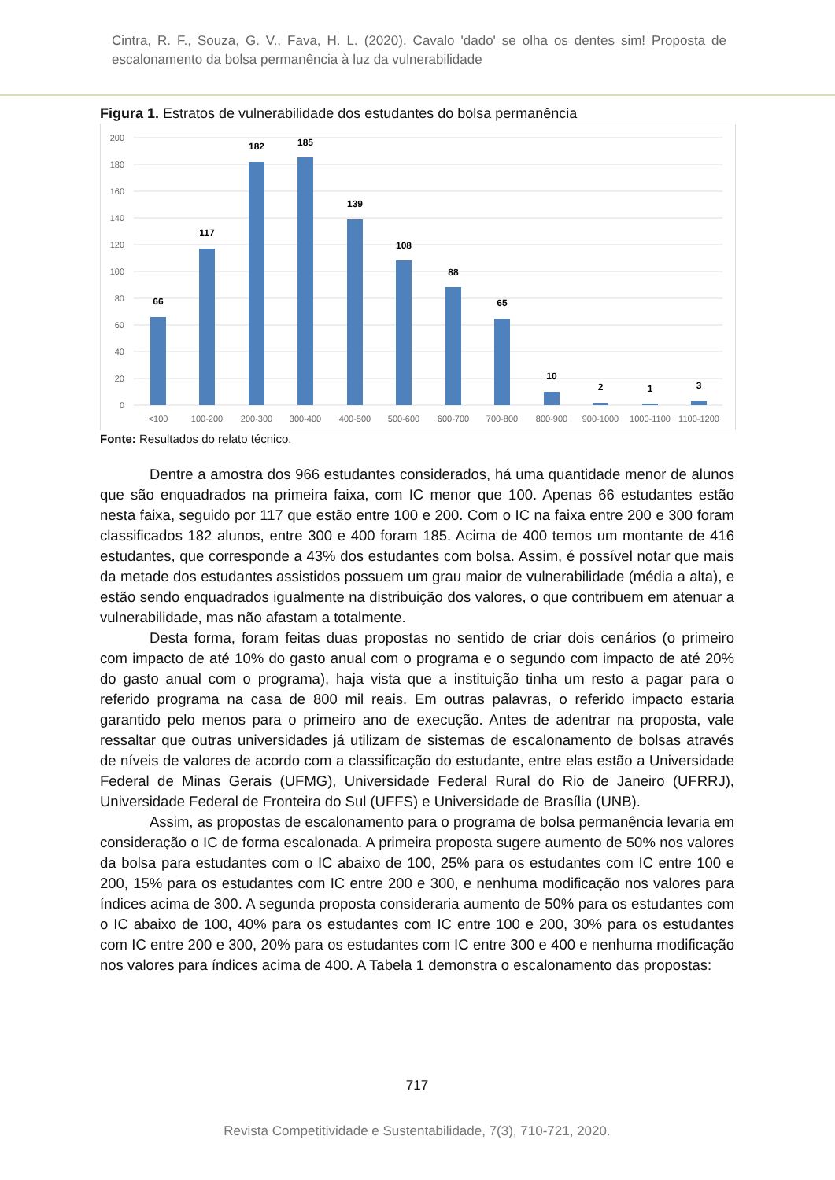Cintra, R. F., Souza, G. V., Fava, H. L. (2020). Cavalo 'dado' se olha os dentes sim! Proposta de escalonamento da bolsa permanência à luz da vulnerabilidade
Figura 1. Estratos de vulnerabilidade dos estudantes do bolsa permanência
200
180
160
140
120
100
80
60
40
20
0
66
117
182
185
139
108
88
65
10
2
1
3
<100
100-200
200-300
300-400
400-500
500-600
600-700
700-800
800-900
900-1000
1000-1100
1100-1200
Fonte: Resultados do relato técnico.
Dentre a amostra dos 966 estudantes considerados, há uma quantidade menor de alunos que são enquadrados na primeira faixa, com IC menor que 100. Apenas 66 estudantes estão nesta faixa, seguido por 117 que estão entre 100 e 200. Com o IC na faixa entre 200 e 300 foram classificados 182 alunos, entre 300 e 400 foram 185. Acima de 400 temos um montante de 416 estudantes, que corresponde a 43% dos estudantes com bolsa. Assim, é possível notar que mais da metade dos estudantes assistidos possuem um grau maior de vulnerabilidade (média a alta), e estão sendo enquadrados igualmente na distribuição dos valores, o que contribuem em atenuar a vulnerabilidade, mas não afastam a totalmente.
Desta forma, foram feitas duas propostas no sentido de criar dois cenários (o primeiro com impacto de até 10% do gasto anual com o programa e o segundo com impacto de até 20% do gasto anual com o programa), haja vista que a instituição tinha um resto a pagar para o referido programa na casa de 800 mil reais. Em outras palavras, o referido impacto estaria garantido pelo menos para o primeiro ano de execução. Antes de adentrar na proposta, vale ressaltar que outras universidades já utilizam de sistemas de escalonamento de bolsas através de níveis de valores de acordo com a classificação do estudante, entre elas estão a Universidade Federal de Minas Gerais (UFMG), Universidade Federal Rural do Rio de Janeiro (UFRRJ), Universidade Federal de Fronteira do Sul (UFFS) e Universidade de Brasília (UNB).
Assim, as propostas de escalonamento para o programa de bolsa permanência levaria em consideração o IC de forma escalonada. A primeira proposta sugere aumento de 50% nos valores da bolsa para estudantes com o IC abaixo de 100, 25% para os estudantes com IC entre 100 e 200, 15% para os estudantes com IC entre 200 e 300, e nenhuma modificação nos valores para índices acima de 300. A segunda proposta consideraria aumento de 50% para os estudantes com o IC abaixo de 100, 40% para os estudantes com IC entre 100 e 200, 30% para os estudantes com IC entre 200 e 300, 20% para os estudantes com IC entre 300 e 400 e nenhuma modificação nos valores para índices acima de 400. A Tabela 1 demonstra o escalonamento das propostas:
717
Revista Competitividade e Sustentabilidade, 7(3), 710-721, 2020.